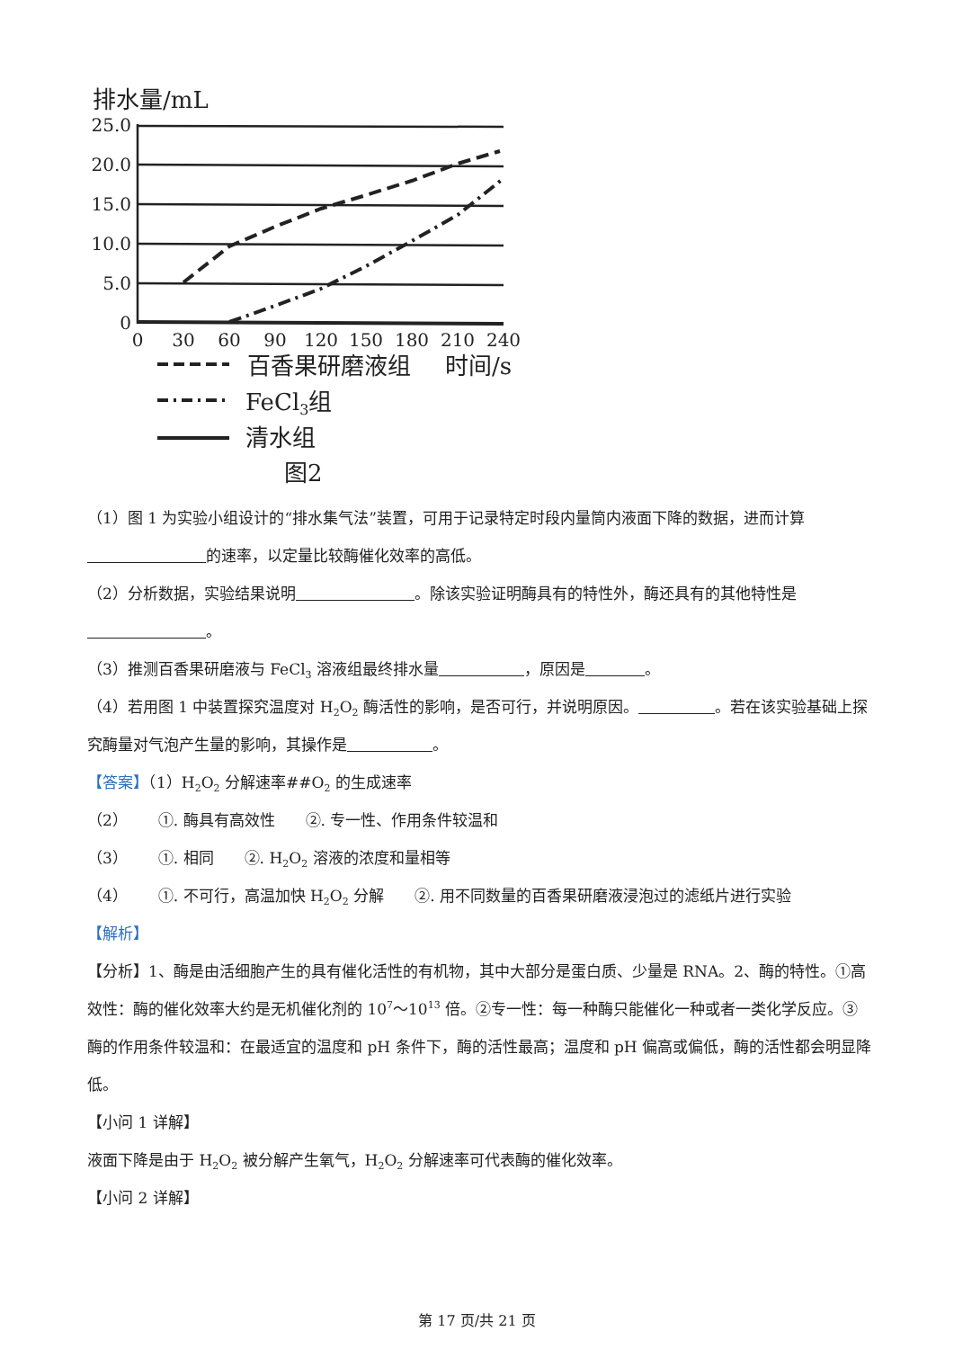排水量/mL
25.0
20.0
15.0
10.0
5.0
0
0
30
60
90
120
150
180
210
240
百香果研磨液组
时间/s
FeCl3组
清水组
图2
（1）图 1 为实验小组设计的“排水集气法”装置，可用于记录特定时段内量筒内液面下降的数据，进而计算 的速率，以定量比较酶催化效率的高低。
（2）分析数据，实验结果说明 。除该实验证明酶具有的特性外，酶还具有的其他特性是 。
（3）推测百香果研磨液与 FeCl<sub>3</sub> 溶液组最终排水量 ，原因是 。
（4）若用图 1 中装置探究温度对 H<sub>2</sub>O<sub>2</sub> 酶活性的影响，是否可行，并说明原因。 。若在该实验基础上探究酶量对气泡产生量的影响，其操作是 。
【答案】（1）H<sub>2</sub>O<sub>2</sub> 分解速率##O<sub>2</sub> 的生成速率
（2）  ①. 酶具有高效性  ②. 专一性、作用条件较温和
（3）  ①. 相同  ②. H<sub>2</sub>O<sub>2</sub> 溶液的浓度和量相等
（4）  ①. 不可行，高温加快 H<sub>2</sub>O<sub>2</sub> 分解  ②. 用不同数量的百香果研磨液浸泡过的滤纸片进行实验
【解析】
【分析】1、酶是由活细胞产生的具有催化活性的有机物，其中大部分是蛋白质、少量是 RNA。2、酶的特性。①高效性：酶的催化效率大约是无机催化剂的 10<sup>7</sup>～10<sup>13</sup> 倍。②专一性：每一种酶只能催化一种或者一类化学反应。③酶的作用条件较温和：在最适宜的温度和 pH 条件下，酶的活性最高；温度和 pH 偏高或偏低，酶的活性都会明显降低。
【小问 1 详解】
液面下降是由于 H<sub>2</sub>O<sub>2</sub> 被分解产生氧气，H<sub>2</sub>O<sub>2</sub> 分解速率可代表酶的催化效率。
【小问 2 详解】
第 17 页/共 21 页